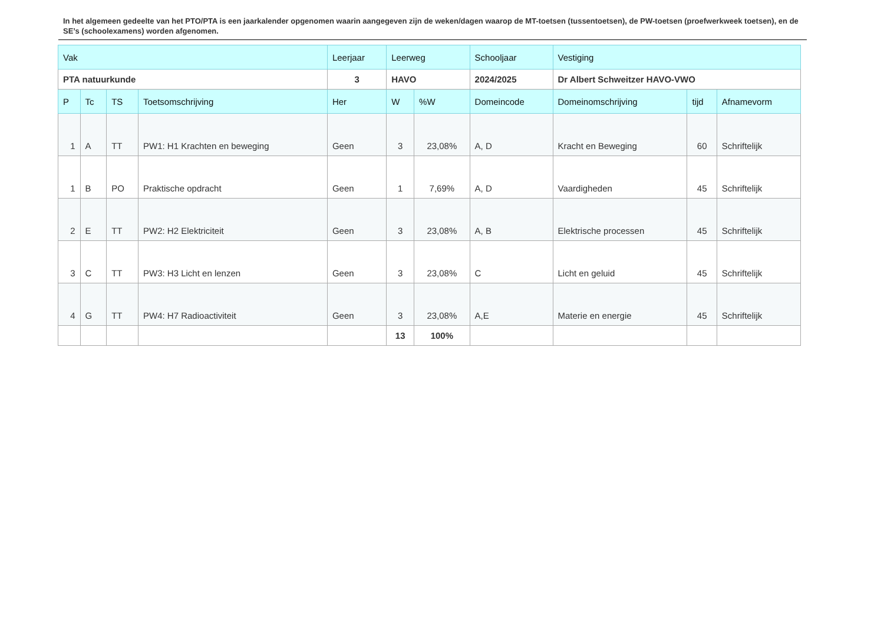In het algemeen gedeelte van het PTO/PTA is een jaarkalender opgenomen waarin aangegeven zijn de weken/dagen waarop de MT-toetsen (tussentoetsen), de PW-toetsen (proefwerkweek toetsen), en de SE’s (schoolexamens) worden afgenomen.
| Vak | | | | Leerjaar | Leerweg | | Schooljaar | Vestiging | | |
| --- | --- | --- | --- | --- | --- | --- | --- | --- | --- | --- |
| PTA natuurkunde | | | | 3 | HAVO | | 2024/2025 | Dr Albert Schweitzer HAVO-VWO | | |
| P | Tc | TS | Toetsomschrijving | Her | W | %W | Domeincode | Domeinomschrijving | tijd | Afnamevorm |
| 1 | A | TT | PW1: H1 Krachten en beweging | Geen | 3 | 23,08% | A, D | Kracht en Beweging | 60 | Schriftelijk |
| 1 | B | PO | Praktische opdracht | Geen | 1 | 7,69% | A, D | Vaardigheden | 45 | Schriftelijk |
| 2 | E | TT | PW2: H2 Elektriciteit | Geen | 3 | 23,08% | A, B | Elektrische processen | 45 | Schriftelijk |
| 3 | C | TT | PW3: H3 Licht en lenzen | Geen | 3 | 23,08% | C | Licht en geluid | 45 | Schriftelijk |
| 4 | G | TT | PW4: H7 Radioactiviteit | Geen | 3 | 23,08% | A,E | Materie en energie | 45 | Schriftelijk |
| | | | | | 13 | 100% | | | | |